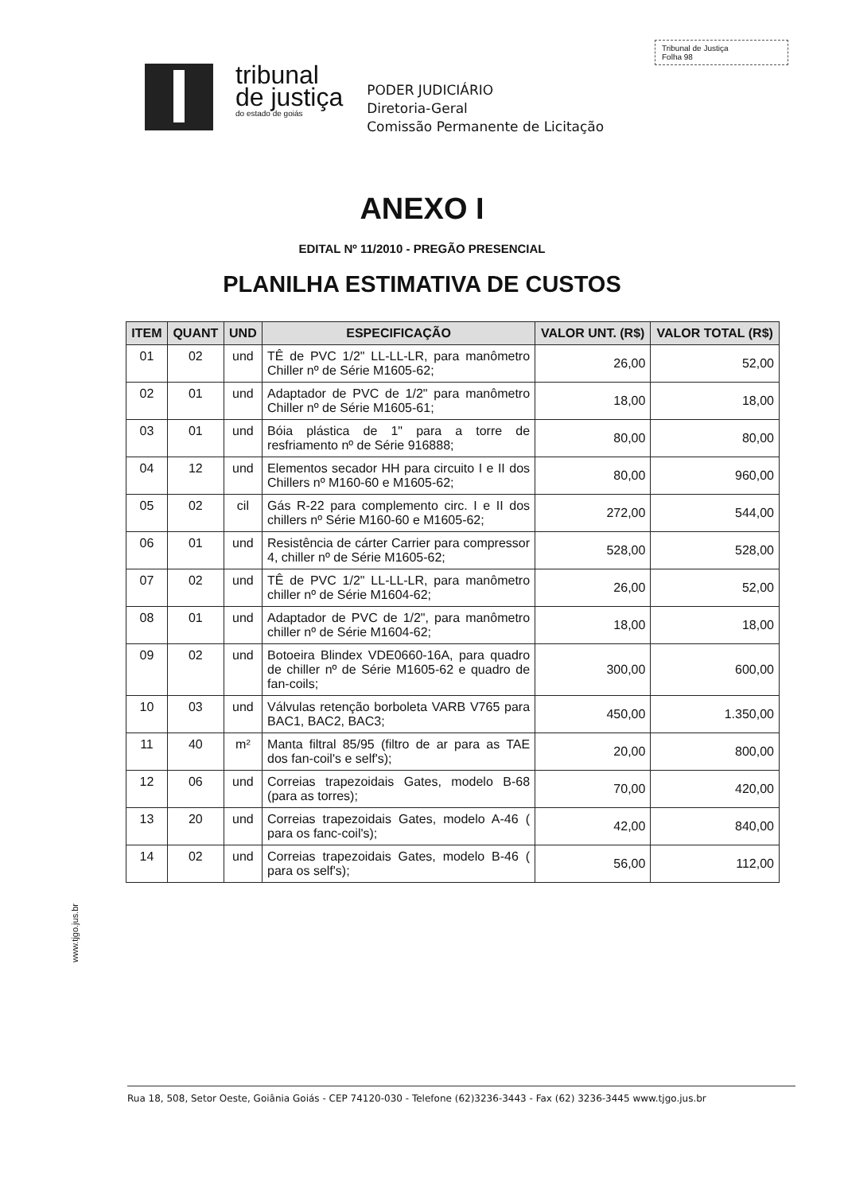Tribunal de Justiça
Folha 98
tribunal
de justiça
do estado de goiás
PODER JUDICIÁRIO
Diretoria-Geral
Comissão Permanente de Licitação
ANEXO I
EDITAL Nº 11/2010 - PREGÃO PRESENCIAL
PLANILHA ESTIMATIVA DE CUSTOS
| ITEM | QUANT | UND | ESPECIFICAÇÃO | VALOR UNT. (R$) | VALOR TOTAL (R$) |
| --- | --- | --- | --- | --- | --- |
| 01 | 02 | und | TÊ de PVC 1/2" LL-LL-LR, para manômetro Chiller nº de Série M1605-62; | 26,00 | 52,00 |
| 02 | 01 | und | Adaptador de PVC de 1/2" para manômetro Chiller nº de Série M1605-61; | 18,00 | 18,00 |
| 03 | 01 | und | Bóia plástica de 1" para a torre de resfriamento nº de Série 916888; | 80,00 | 80,00 |
| 04 | 12 | und | Elementos secador HH para circuito I e II dos Chillers nº M160-60 e M1605-62; | 80,00 | 960,00 |
| 05 | 02 | cil | Gás R-22 para complemento circ. I e II dos chillers nº Série M160-60 e M1605-62; | 272,00 | 544,00 |
| 06 | 01 | und | Resistência de cárter Carrier para compressor 4, chiller nº de Série M1605-62; | 528,00 | 528,00 |
| 07 | 02 | und | TÊ de PVC 1/2" LL-LL-LR, para manômetro chiller nº de Série M1604-62; | 26,00 | 52,00 |
| 08 | 01 | und | Adaptador de PVC de 1/2", para manômetro chiller nº de Série M1604-62; | 18,00 | 18,00 |
| 09 | 02 | und | Botoeira Blindex VDE0660-16A, para quadro de chiller nº de Série M1605-62 e quadro de fan-coils; | 300,00 | 600,00 |
| 10 | 03 | und | Válvulas retenção borboleta VARB V765 para BAC1, BAC2, BAC3; | 450,00 | 1.350,00 |
| 11 | 40 | m² | Manta filtral 85/95 (filtro de ar para as TAE dos fan-coil's e self's); | 20,00 | 800,00 |
| 12 | 06 | und | Correias trapezoidais Gates, modelo B-68 (para as torres); | 70,00 | 420,00 |
| 13 | 20 | und | Correias trapezoidais Gates, modelo A-46 ( para os fanc-coil's); | 42,00 | 840,00 |
| 14 | 02 | und | Correias trapezoidais Gates, modelo B-46 ( para os self's); | 56,00 | 112,00 |
www.tjgo.jus.br
Rua 18, 508, Setor Oeste, Goiânia Goiás - CEP 74120-030 - Telefone (62)3236-3443 - Fax (62) 3236-3445 www.tjgo.jus.br